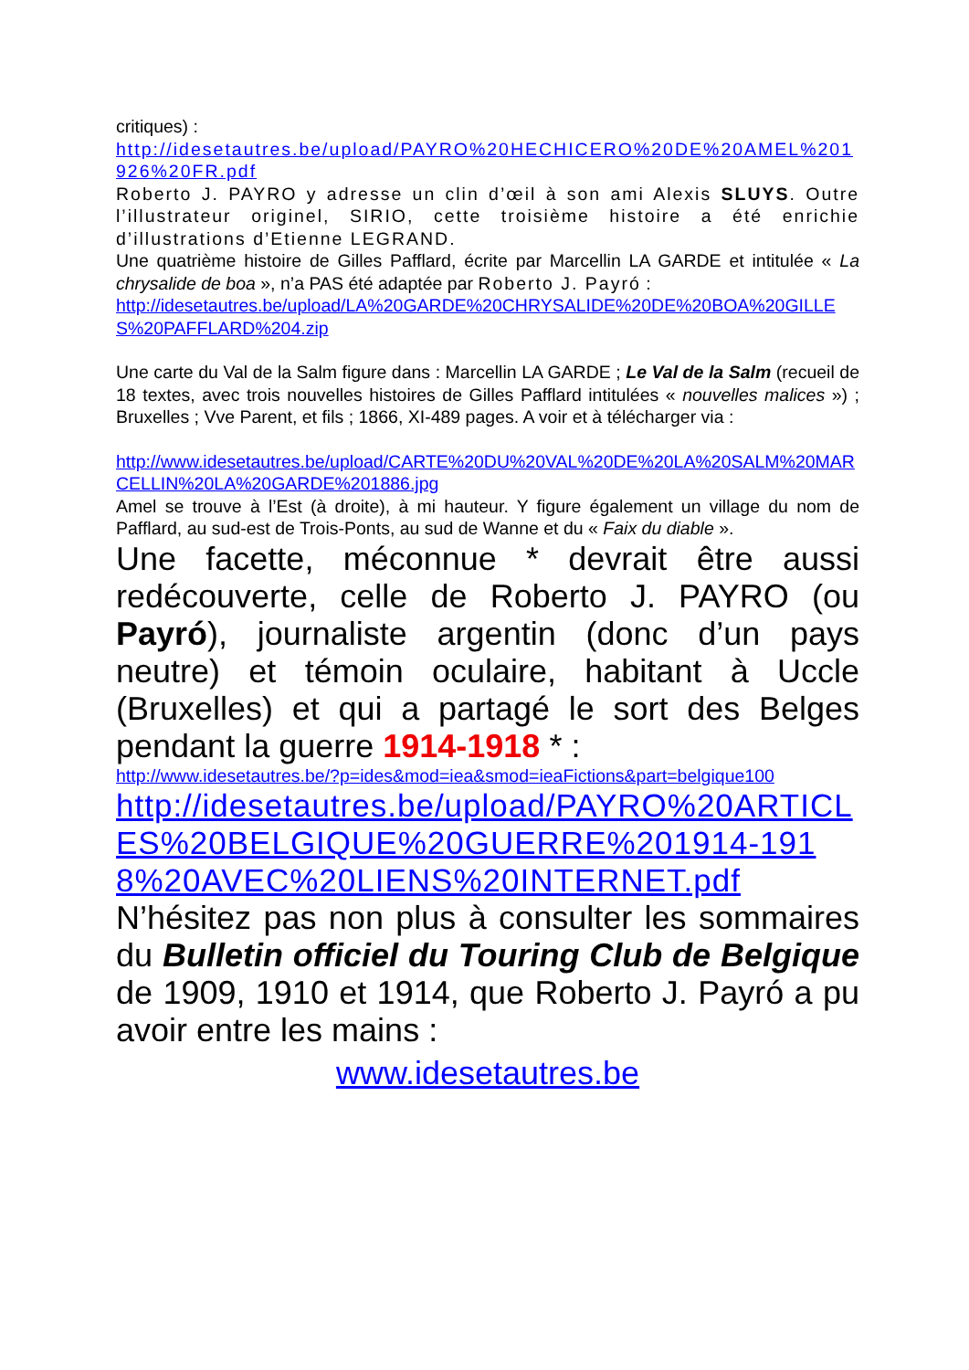critiques) :
http://idesetautres.be/upload/PAYRO%20HECHICERO%20DE%20AMEL%201926%20FR.pdf
Roberto J. PAYRO y adresse un clin d’œil à son ami Alexis SLUYS. Outre l’illustrateur originel, SIRIO, cette troisième histoire a été enrichie d’illustrations d’Etienne LEGRAND.
Une quatrième histoire de Gilles Pafflard, écrite par Marcellin LA GARDE et intitulée « La chrysalide de boa », n’a PAS été adaptée par Roberto J. Payró :
http://idesetautres.be/upload/LA%20GARDE%20CHRYSALIDE%20DE%20BOA%20GILLES%20PAFFLARD%204.zip
Une carte du Val de la Salm figure dans : Marcellin LA GARDE ; Le Val de la Salm (recueil de 18 textes, avec trois nouvelles histoires de Gilles Pafflard intitulées « nouvelles malices ») ; Bruxelles ; Vve Parent, et fils ; 1866, XI-489 pages. A voir et à télécharger via :
http://www.idesetautres.be/upload/CARTE%20DU%20VAL%20DE%20LA%20SALM%20MARCELLIN%20LA%20GARDE%201886.jpg
Amel se trouve à l’Est (à droite), à mi hauteur. Y figure également un village du nom de Pafflard, au sud-est de Trois-Ponts, au sud de Wanne et du « Faix du diable ».
Une facette, méconnue * devrait être aussi redécouverte, celle de Roberto J. PAYRO (ou Payró), journaliste argentin (donc d’un pays neutre) et témoin oculaire, habitant à Uccle (Bruxelles) et qui a partagé le sort des Belges pendant la guerre 1914-1918 * :
http://www.idesetautres.be/?p=ides&mod=iea&smod=ieaFictions&part=belgique100
http://idesetautres.be/upload/PAYRO%20ARTICLES%20BELGIQUE%20GUERRE%201914-1918%20AVEC%20LIENS%20INTERNET.pdf
N’hésitez pas non plus à consulter les sommaires du Bulletin officiel du Touring Club de Belgique de 1909, 1910 et 1914, que Roberto J. Payró a pu avoir entre les mains :
www.idesetautres.be